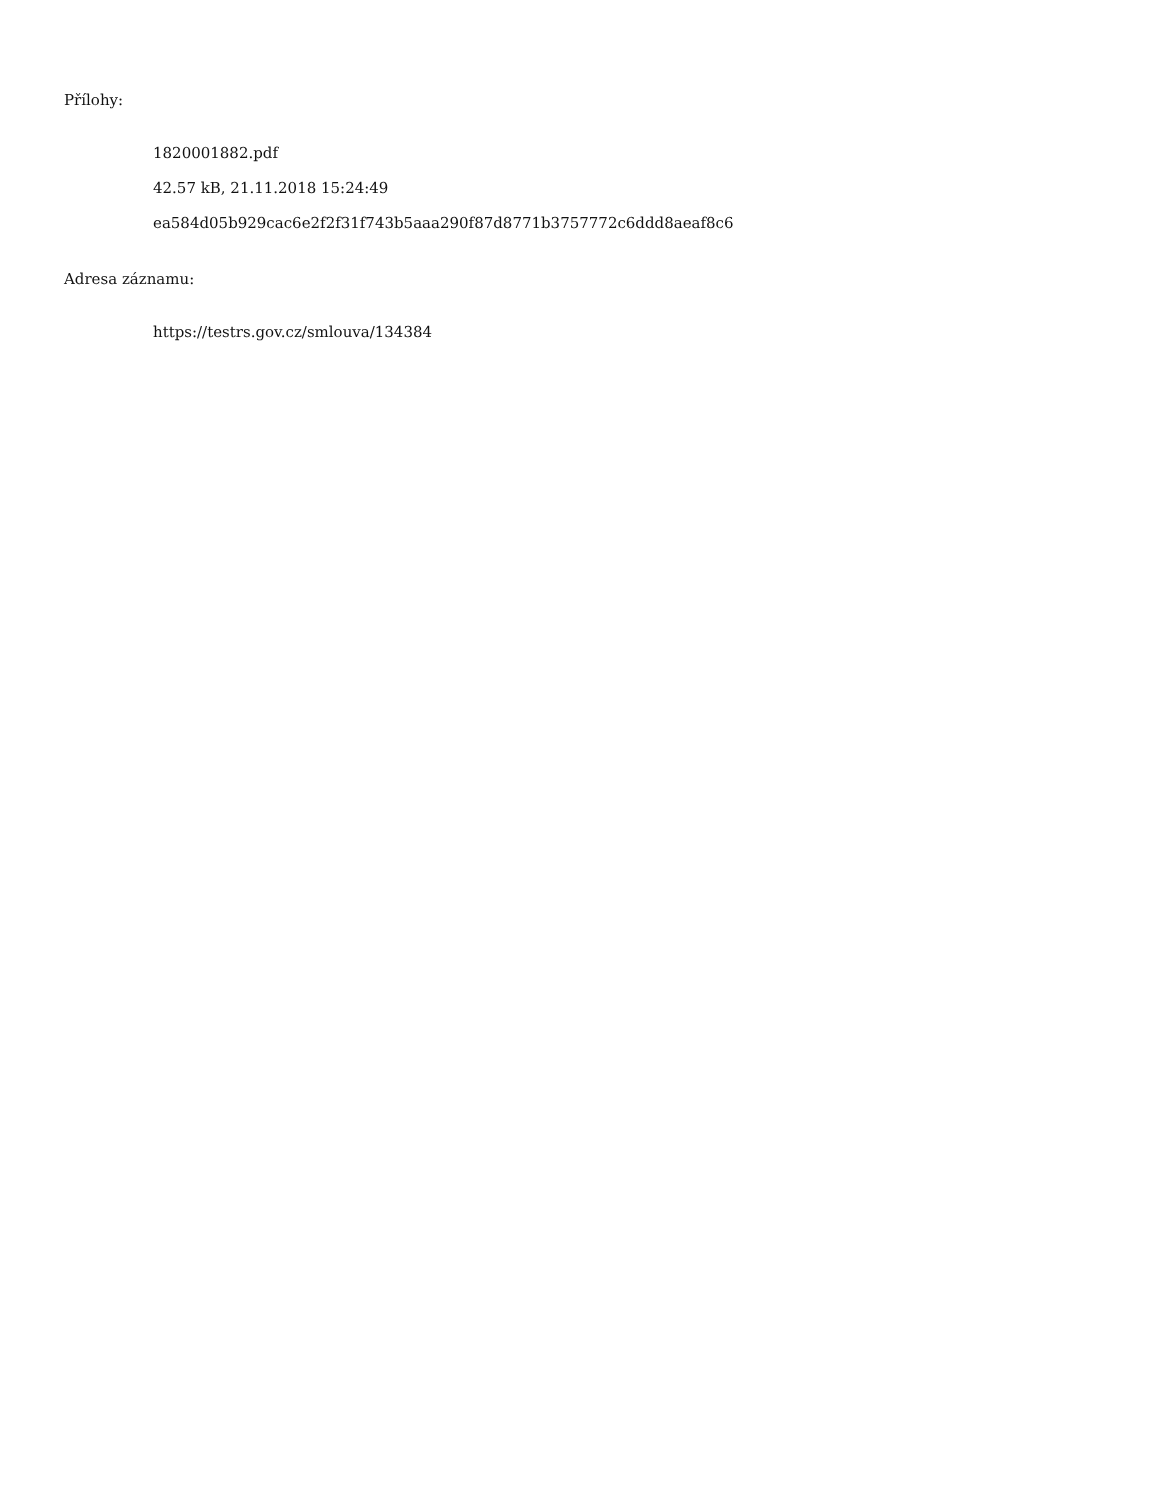Přílohy:
1820001882.pdf
42.57 kB, 21.11.2018 15:24:49
ea584d05b929cac6e2f2f31f743b5aaa290f87d8771b3757772c6ddd8aeaf8c6
Adresa záznamu:
https://testrs.gov.cz/smlouva/134384